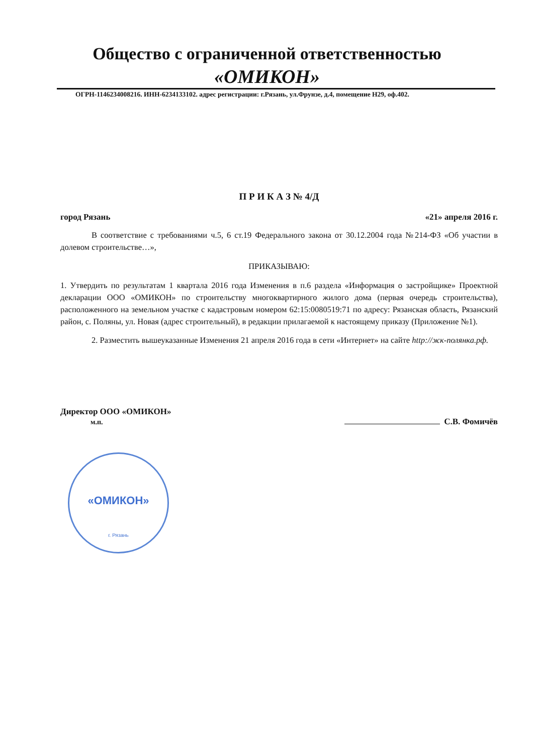Общество с ограниченной ответственностью
«ОМИКОН»
ОГРН-1146234008216. ИНН-6234133102. адрес регистрации: г.Рязань, ул.Фрунзе, д.4, помещение Н29, оф.402.
«ОМИКОН»
г. Рязань
П Р И К А З № 4/Д
город Рязань «21» апреля 2016 г.
В соответствие с требованиями ч.5, 6 ст.19 Федерального закона от 30.12.2004 года №214-ФЗ «Об участии в долевом строительстве…»,
ПРИКАЗЫВАЮ:
1. Утвердить по результатам 1 квартала 2016 года Изменения в п.6 раздела «Информация о застройщике» Проектной декларации ООО «ОМИКОН» по строительству многоквартирного жилого дома (первая очередь строительства), расположенного на земельном участке с кадастровым номером 62:15:0080519:71 по адресу: Рязанская область, Рязанский район, с. Поляны, ул. Новая (адрес строительный), в редакции прилагаемой к настоящему приказу (Приложение №1).
2. Разместить вышеуказанные Изменения 21 апреля 2016 года в сети «Интернет» на сайте http://жк-полянка.рф.
Директор ООО «ОМИКОН»
м.п. С.В. Фомичёв